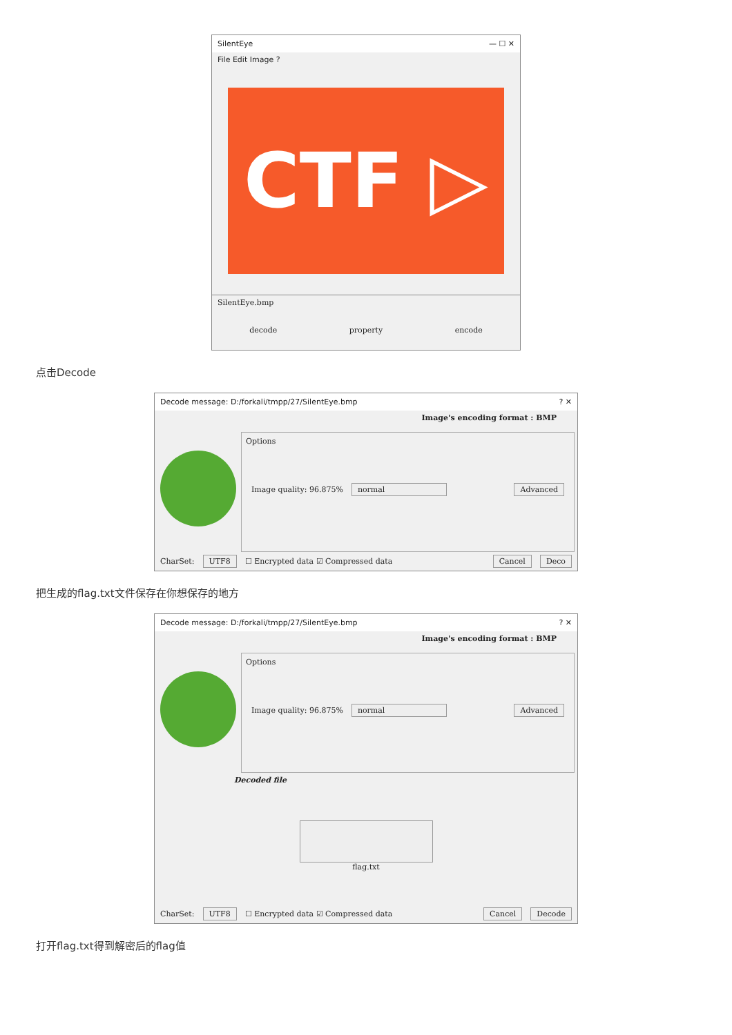SilentEye — ☐ ✕
File Edit Image ?
CTF ▷
SilentEye.bmp
decode property encode
点击Decode
Decode message: D:/forkali/tmpp/27/SilentEye.bmp? ✕
Image's encoding format : BMP
Options
Image quality: 96.875% normal Advanced
CharSet: UTF8 ☐ Encrypted data ☑ Compressed data Cancel Deco
把生成的flag.txt文件保存在你想保存的地方
Decode message: D:/forkali/tmpp/27/SilentEye.bmp? ✕
Image's encoding format : BMP
Options
Image quality: 96.875% normal Advanced
Decoded file
flag.txt
CharSet: UTF8 ☐ Encrypted data ☑ Compressed data Cancel Decode
打开flag.txt得到解密后的flag值